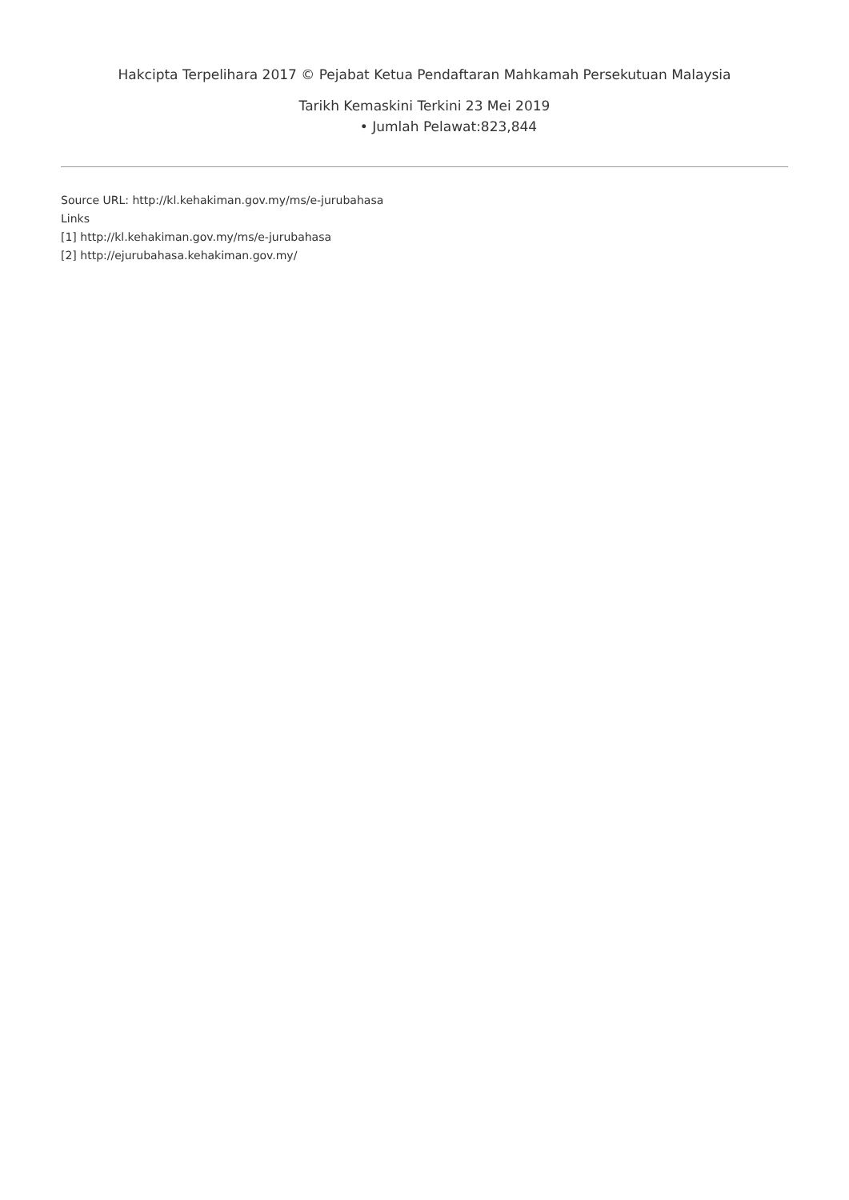Hakcipta Terpelihara 2017 © Pejabat Ketua Pendaftaran Mahkamah Persekutuan Malaysia
Tarikh Kemaskini Terkini 23 Mei 2019
• Jumlah Pelawat:823,844
Source URL: http://kl.kehakiman.gov.my/ms/e-jurubahasa
Links
[1] http://kl.kehakiman.gov.my/ms/e-jurubahasa
[2] http://ejurubahasa.kehakiman.gov.my/